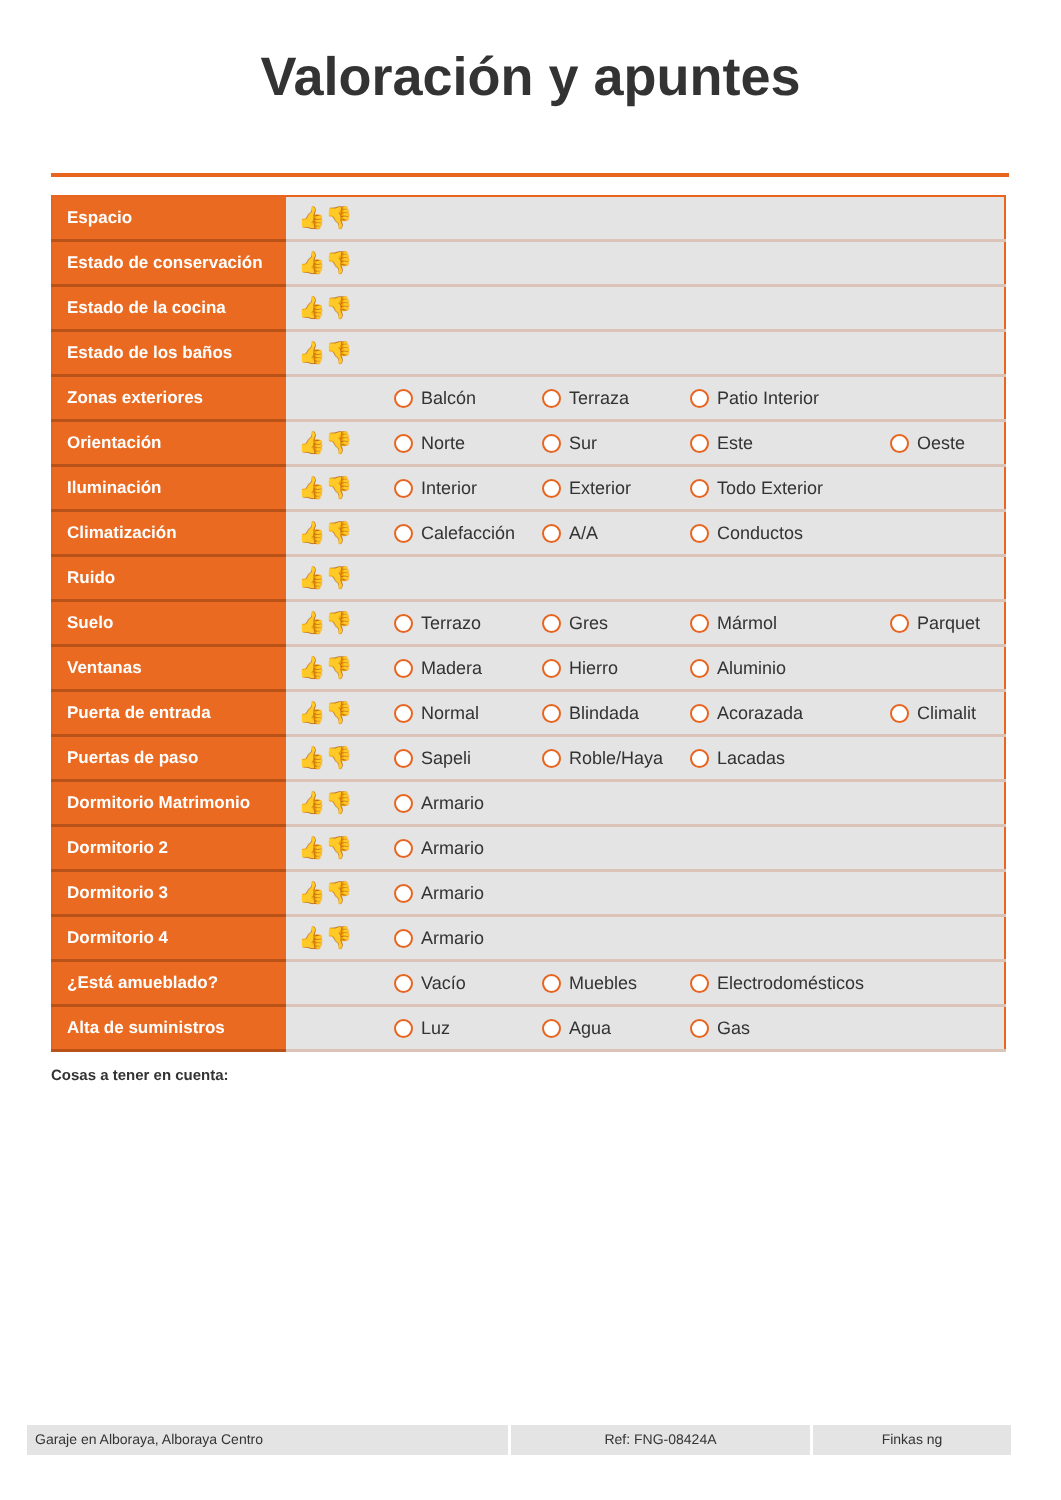Valoración y apuntes
| Espacio | 👍👎 | | | | |
| Estado de conservación | 👍👎 | | | | |
| Estado de la cocina | 👍👎 | | | | |
| Estado de los baños | 👍👎 | | | | |
| Zonas exteriores | | Balcón | Terraza | Patio Interior | |
| Orientación | 👍👎 | Norte | Sur | Este | Oeste |
| Iluminación | 👍👎 | Interior | Exterior | Todo Exterior | |
| Climatización | 👍👎 | Calefacción | A/A | Conductos | |
| Ruido | 👍👎 | | | | |
| Suelo | 👍👎 | Terrazo | Gres | Mármol | Parquet |
| Ventanas | 👍👎 | Madera | Hierro | Aluminio | |
| Puerta de entrada | 👍👎 | Normal | Blindada | Acorazada | Climalit |
| Puertas de paso | 👍👎 | Sapeli | Roble/Haya | Lacadas | |
| Dormitorio Matrimonio | 👍👎 | Armario | | | |
| Dormitorio 2 | 👍👎 | Armario | | | |
| Dormitorio 3 | 👍👎 | Armario | | | |
| Dormitorio 4 | 👍👎 | Armario | | | |
| ¿Está amueblado? | | Vacío | Muebles | Electrodomésticos | |
| Alta de suministros | | Luz | Agua | Gas | |
Cosas a tener en cuenta:
Garaje en Alboraya, Alboraya Centro Ref: FNG-08424A Finkas ng